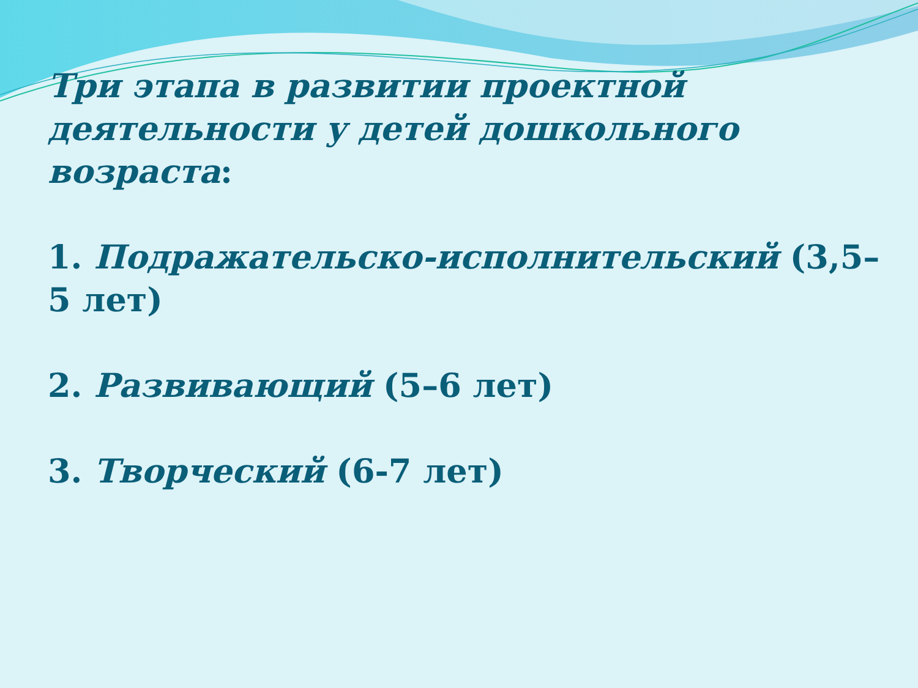Три этапа в развитии проектной деятельности у детей дошкольного возраста:
1. Подражательско-исполнительский (3,5–5 лет)
2. Развивающий (5–6 лет)
3. Творческий (6-7 лет)